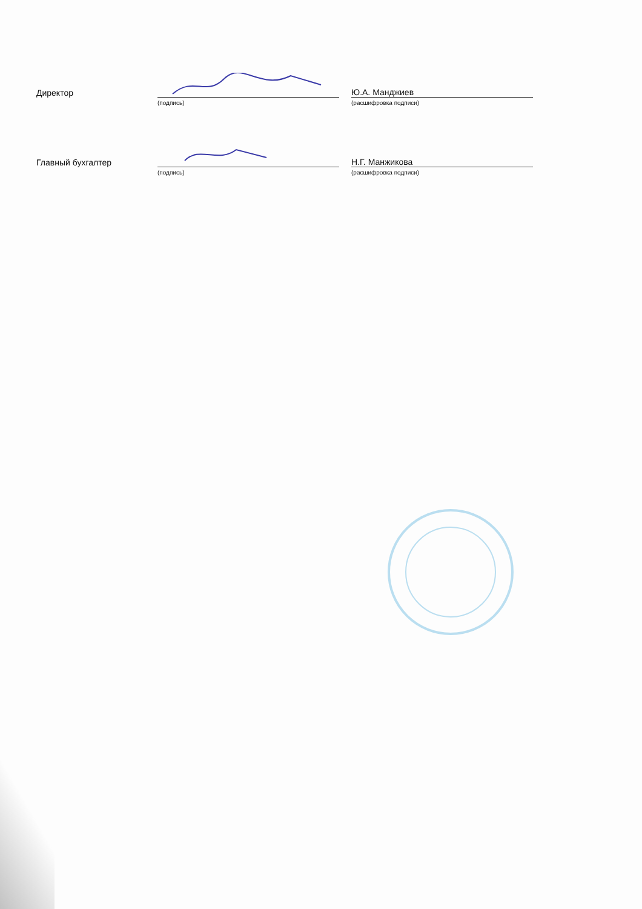Директор
Ю.А. Манджиев
(подпись) (расшифровка подписи)
Главный бухгалтер
Н.Г. Манжикова
(подпись) (расшифровка подписи)